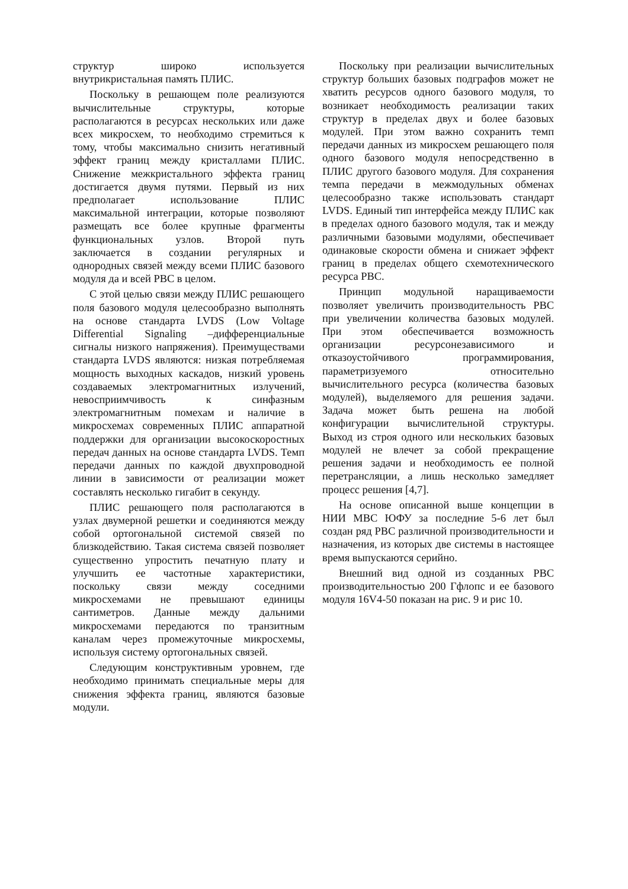структур широко используется внутрикристальная память ПЛИС.
Поскольку в решающем поле реализуются вычислительные структуры, которые располагаются в ресурсах нескольких или даже всех микросхем, то необходимо стремиться к тому, чтобы максимально снизить негативный эффект границ между кристаллами ПЛИС. Снижение межкристального эффекта границ достигается двумя путями. Первый из них предполагает использование ПЛИС максимальной интеграции, которые позволяют размещать все более крупные фрагменты функциональных узлов. Второй путь заключается в создании регулярных и однородных связей между всеми ПЛИС базового модуля да и всей РВС в целом.
С этой целью связи между ПЛИС решающего поля базового модуля целесообразно выполнять на основе стандарта LVDS (Low Voltage Differential Signaling –дифференциальные сигналы низкого напряжения). Преимуществами стандарта LVDS являются: низкая потребляемая мощность выходных каскадов, низкий уровень создаваемых электромагнитных излучений, невосприимчивость к синфазным электромагнитным помехам и наличие в микросхемах современных ПЛИС аппаратной поддержки для организации высокоскоростных передач данных на основе стандарта LVDS. Темп передачи данных по каждой двухпроводной линии в зависимости от реализации может составлять несколько гигабит в секунду.
ПЛИС решающего поля располагаются в узлах двумерной решетки и соединяются между собой ортогональной системой связей по близкодействию. Такая система связей позволяет существенно упростить печатную плату и улучшить ее частотные характеристики, поскольку связи между соседними микросхемами не превышают единицы сантиметров. Данные между дальними микросхемами передаются по транзитным каналам через промежуточные микросхемы, используя систему ортогональных связей.
Следующим конструктивным уровнем, где необходимо принимать специальные меры для снижения эффекта границ, являются базовые модули.
Поскольку при реализации вычислительных структур больших базовых подграфов может не хватить ресурсов одного базового модуля, то возникает необходимость реализации таких структур в пределах двух и более базовых модулей. При этом важно сохранить темп передачи данных из микросхем решающего поля одного базового модуля непосредственно в ПЛИС другого базового модуля. Для сохранения темпа передачи в межмодульных обменах целесообразно также использовать стандарт LVDS. Единый тип интерфейса между ПЛИС как в пределах одного базового модуля, так и между различными базовыми модулями, обеспечивает одинаковые скорости обмена и снижает эффект границ в пределах общего схемотехнического ресурса РВС.
Принцип модульной наращиваемости позволяет увеличить производительность РВС при увеличении количества базовых модулей. При этом обеспечивается возможность организации ресурсонезависимого и отказоустойчивого программирования, параметризуемого относительно вычислительного ресурса (количества базовых модулей), выделяемого для решения задачи. Задача может быть решена на любой конфигурации вычислительной структуры. Выход из строя одного или нескольких базовых модулей не влечет за собой прекращение решения задачи и необходимость ее полной перетрансляции, а лишь несколько замедляет процесс решения [4,7].
На основе описанной выше концепции в НИИ МВС ЮФУ за последние 5-6 лет был создан ряд РВС различной производительности и назначения, из которых две системы в настоящее время выпускаются серийно.
Внешний вид одной из созданных РВС производительностью 200 Гфлопс и ее базового модуля 16V4-50 показан на рис. 9 и рис 10.